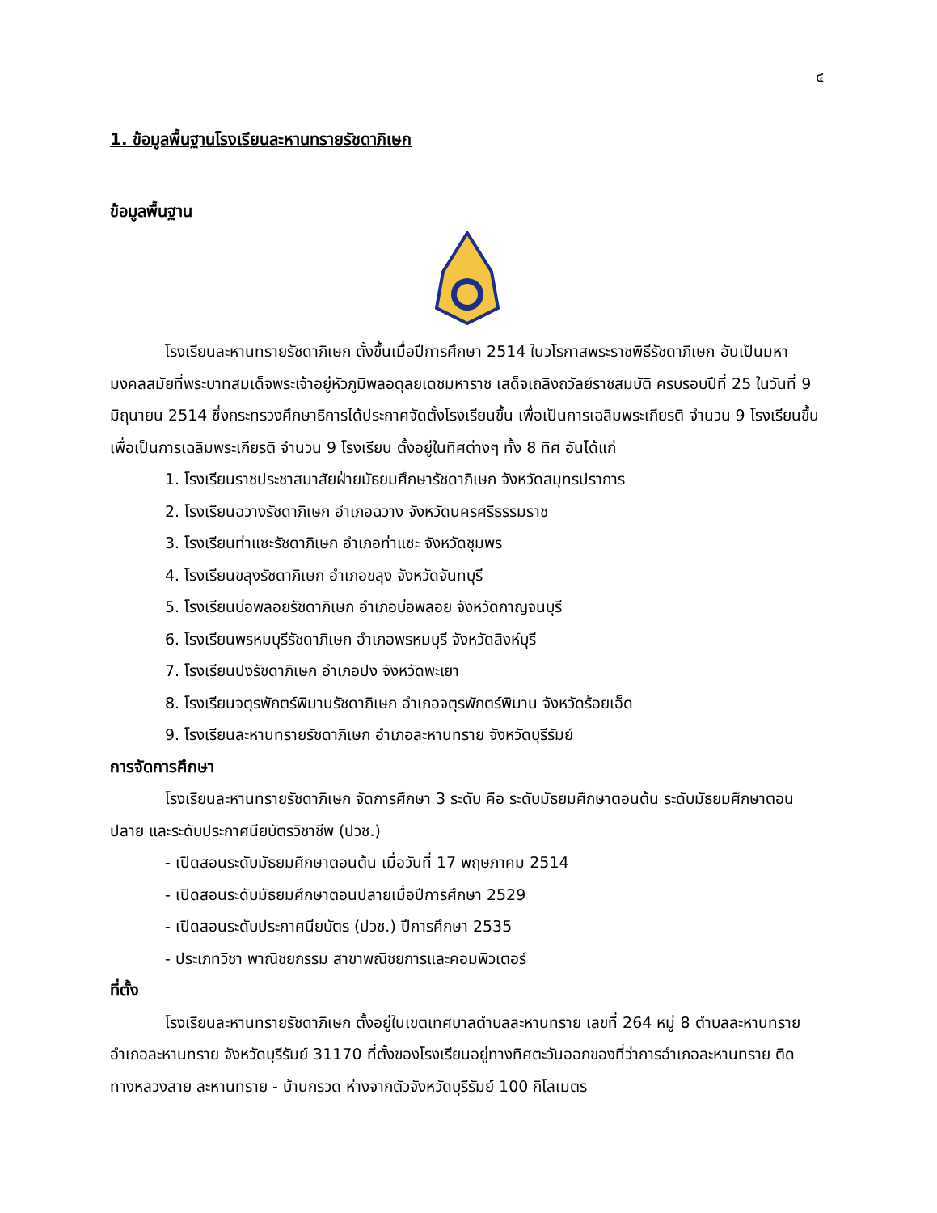๔
1. ข้อมูลพื้นฐานโรงเรียนละหานทรายรัชดาภิเษก
ข้อมูลพื้นฐาน
โรงเรียนละหานทรายรัชดาภิเษก ตั้งขึ้นเมื่อปีการศึกษา 2514 ในวโรกาสพระราชพิธีรัชดาภิเษก อันเป็นมหามงคลสมัยที่พระบาทสมเด็จพระเจ้าอยู่หัวภูมิพลอดุลยเดชมหาราช เสด็จเถลิงถวัลย์ราชสมบัติ ครบรอบปีที่ 25 ในวันที่ 9 มิถุนายน 2514 ซึ่งกระทรวงศึกษาธิการได้ประกาศจัดตั้งโรงเรียนขึ้น เพื่อเป็นการเฉลิมพระเกียรติ จำนวน 9 โรงเรียนขึ้น เพื่อเป็นการเฉลิมพระเกียรติ จำนวน 9 โรงเรียน ตั้งอยู่ในทิศต่างๆ ทั้ง 8 ทิศ อันได้แก่
1. โรงเรียนราชประชาสมาสัยฝ่ายมัธยมศึกษารัชดาภิเษก จังหวัดสมุทรปราการ
2. โรงเรียนฉวางรัชดาภิเษก อำเภอฉวาง จังหวัดนครศรีธรรมราช
3. โรงเรียนท่าแซะรัชดาภิเษก อำเภอท่าแซะ จังหวัดชุมพร
4. โรงเรียนขลุงรัชดาภิเษก อำเภอขลุง จังหวัดจันทบุรี
5. โรงเรียนบ่อพลอยรัชดาภิเษก อำเภอบ่อพลอย จังหวัดกาญจนบุรี
6. โรงเรียนพรหมบุรีรัชดาภิเษก อำเภอพรหมบุรี จังหวัดสิงห์บุรี
7. โรงเรียนปงรัชดาภิเษก อำเภอปง จังหวัดพะเยา
8. โรงเรียนจตุรพักตร์พิมานรัชดาภิเษก อำเภอจตุรพักตร์พิมาน จังหวัดร้อยเอ็ด
9. โรงเรียนละหานทรายรัชดาภิเษก อำเภอละหานทราย จังหวัดบุรีรัมย์
การจัดการศึกษา
โรงเรียนละหานทรายรัชดาภิเษก จัดการศึกษา 3 ระดับ คือ ระดับมัธยมศึกษาตอนต้น ระดับมัธยมศึกษาตอนปลาย และระดับประกาศนียบัตรวิชาชีพ (ปวช.)
- เปิดสอนระดับมัธยมศึกษาตอนต้น เมื่อวันที่ 17 พฤษภาคม 2514
- เปิดสอนระดับมัธยมศึกษาตอนปลายเมื่อปีการศึกษา 2529
- เปิดสอนระดับประกาศนียบัตร (ปวช.) ปีการศึกษา 2535
- ประเภทวิชา พาณิชยกรรม สาขาพณิชยการและคอมพิวเตอร์
ที่ตั้ง
โรงเรียนละหานทรายรัชดาภิเษก ตั้งอยู่ในเขตเทศบาลตำบลละหานทราย เลขที่ 264 หมู่ 8 ตำบลละหานทราย อำเภอละหานทราย จังหวัดบุรีรัมย์ 31170 ที่ตั้งของโรงเรียนอยู่ทางทิศตะวันออกของที่ว่าการอำเภอละหานทราย ติดทางหลวงสาย ละหานทราย - บ้านกรวด ห่างจากตัวจังหวัดบุรีรัมย์ 100 กิโลเมตร